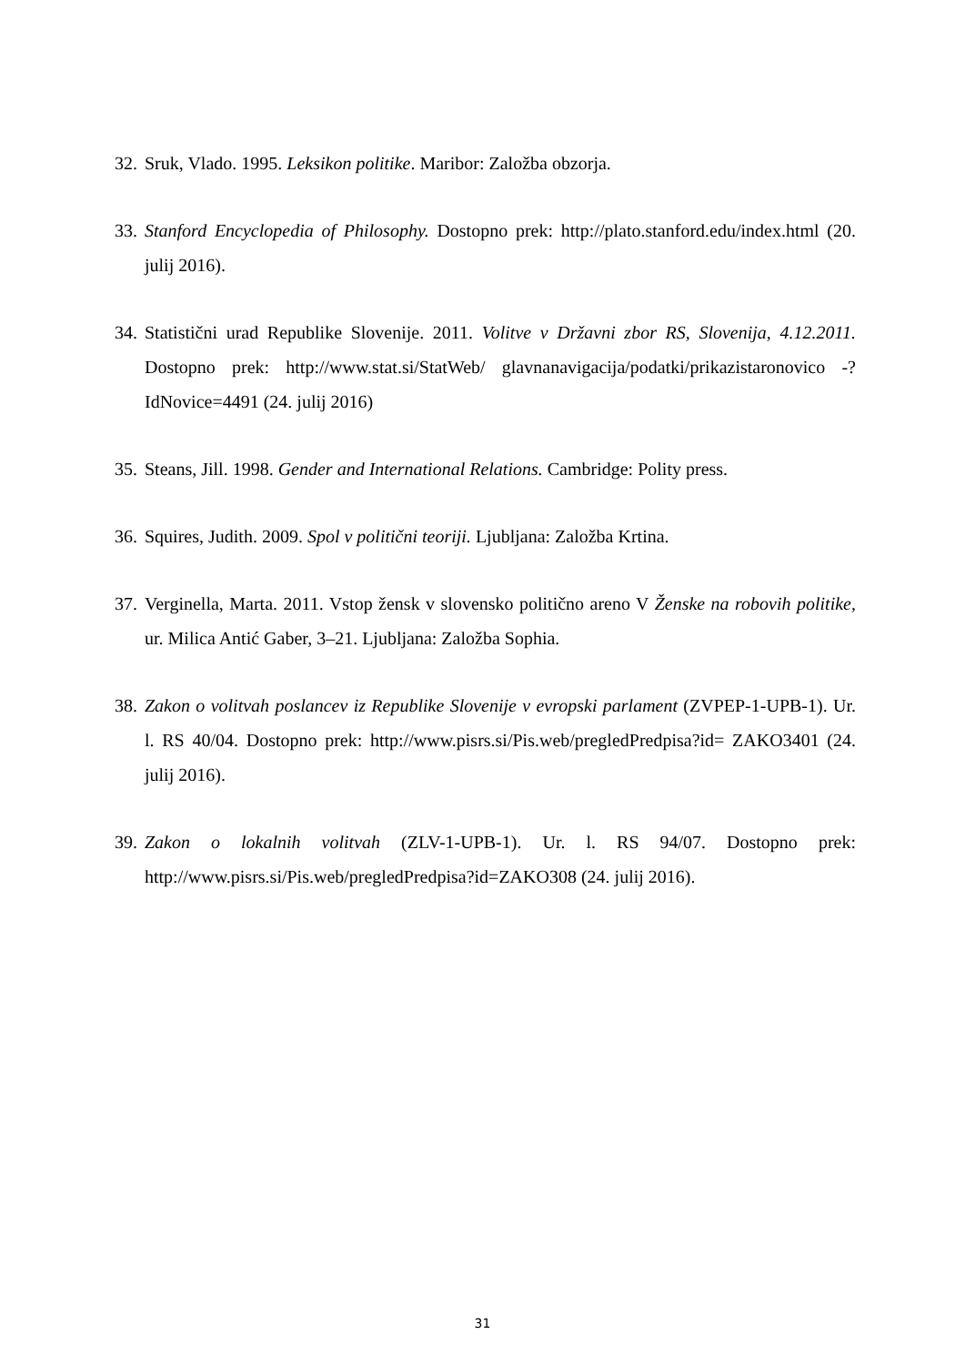32. Sruk, Vlado. 1995. Leksikon politike. Maribor: Založba obzorja.
33. Stanford Encyclopedia of Philosophy. Dostopno prek: http://plato.stanford.edu/index.html (20. julij 2016).
34. Statistični urad Republike Slovenije. 2011. Volitve v Državni zbor RS, Slovenija, 4.12.2011. Dostopno prek: http://www.stat.si/StatWeb/ glavnanavigacija/podatki/prikazistaronovico -?IdNovice=4491 (24. julij 2016)
35. Steans, Jill. 1998. Gender and International Relations. Cambridge: Polity press.
36. Squires, Judith. 2009. Spol v politični teoriji. Ljubljana: Založba Krtina.
37. Verginella, Marta. 2011. Vstop žensk v slovensko politično areno V Ženske na robovih politike, ur. Milica Antić Gaber, 3–21. Ljubljana: Založba Sophia.
38. Zakon o volitvah poslancev iz Republike Slovenije v evropski parlament (ZVPEP-1-UPB-1). Ur. l. RS 40/04. Dostopno prek: http://www.pisrs.si/Pis.web/pregledPredpisa?id= ZAKO3401 (24. julij 2016).
39. Zakon o lokalnih volitvah (ZLV-1-UPB-1). Ur. l. RS 94/07. Dostopno prek: http://www.pisrs.si/Pis.web/pregledPredpisa?id=ZAKO308 (24. julij 2016).
31